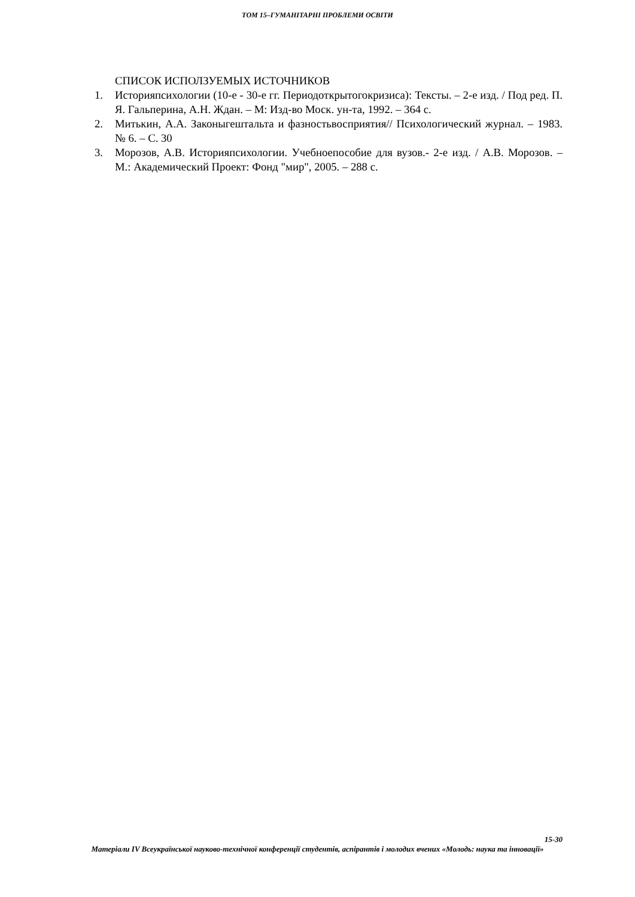ТОМ 15–ГУМАНІТАРНІ ПРОБЛЕМИ ОСВІТИ
СПИСОК ИСПОЛЗУЕМЫХ ИСТОЧНИКОВ
1. Историяпсихологии (10-е - 30-е гг. Периодоткрытогокризиса): Тексты. – 2-е изд. / Под ред. П. Я. Гальперина, А.Н. Ждан. – М: Изд-во Моск. ун-та, 1992. – 364 с.
2. Митькин, А.А. Законыгештальта и фазностьвосприятия// Психологический журнал. – 1983. № 6. – С. 30
3. Морозов, А.В. Историяпсихологии. Учебноепособие для вузов.- 2-е изд. / А.В. Морозов. – М.: Академический Проект: Фонд "мир", 2005. – 288 с.
15-30
Матеріали IV Всеукраїнської науково-технічної конференції студентів, аспірантів і молодих вчених «Молодь: наука та інновації»